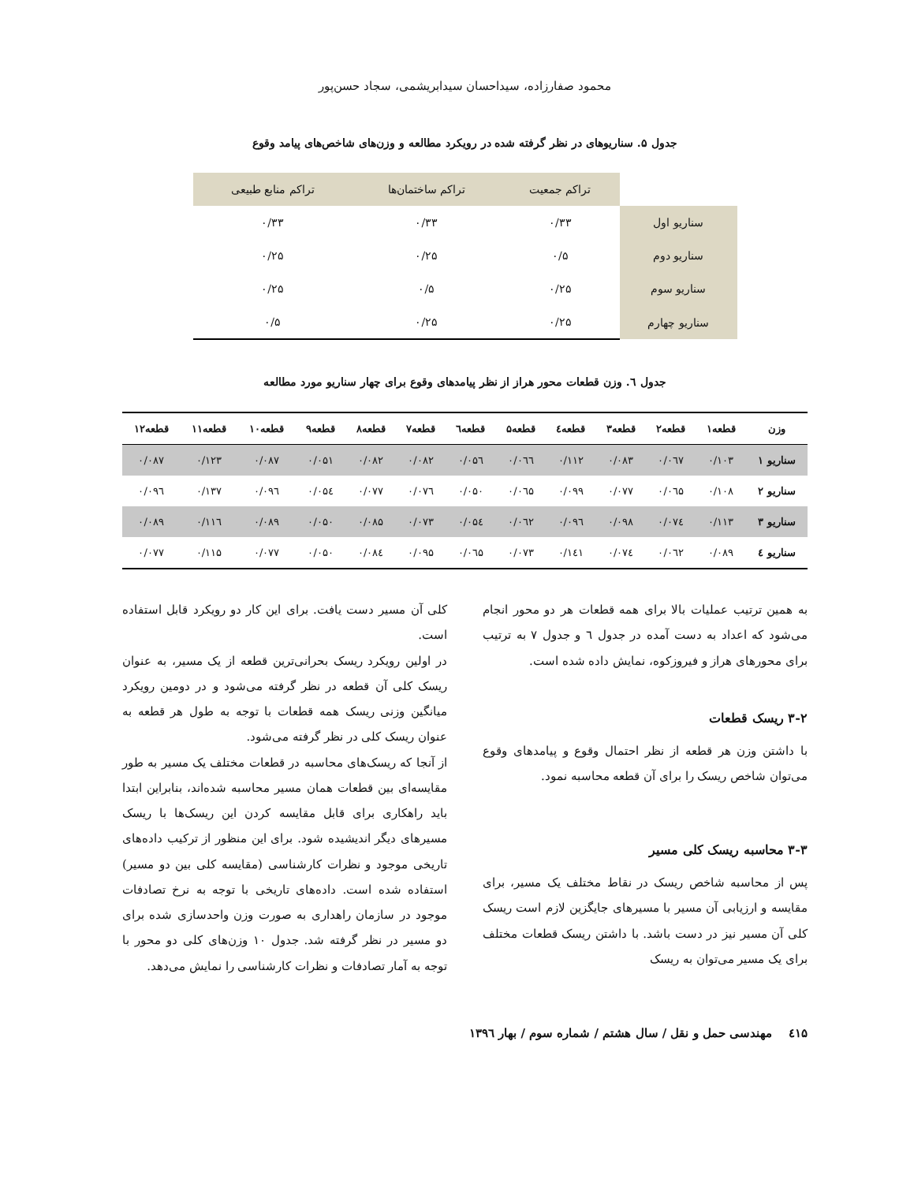محمود صفارزاده، سیداحسان سیدابریشمی، سجاد حسن‌پور
جدول ۵. سناریوهای در نظر گرفته شده در رویکرد مطالعه و وزن‌های شاخص‌های پیامد وقوع
| | تراکم جمعیت | تراکم ساختمان‌ها | تراکم منابع طبیعی |
| سناریو اول | ۰/۳۳ | ۰/۳۳ | ۰/۳۳ |
| سناریو دوم | ۰/۵ | ۰/۲۵ | ۰/۲۵ |
| سناریو سوم | ۰/۲۵ | ۰/۵ | ۰/۲۵ |
| سناریو چهارم | ۰/۲۵ | ۰/۲۵ | ۰/۵ |
جدول ٦. وزن قطعات محور هراز از نظر پیامدهای وقوع برای چهار سناریو مورد مطالعه
| وزن | قطعه۱ | قطعه۲ | قطعه۳ | قطعه٤ | قطعه۵ | قطعه٦ | قطعه۷ | قطعه۸ | قطعه۹ | قطعه۱۰ | قطعه۱۱ | قطعه۱۲ |
| --- | --- | --- | --- | --- | --- | --- | --- | --- | --- | --- | --- | --- |
| سناریو ۱ | ۰/۱۰۳ | ۰/۰٦۷ | ۰/۰۸۳ | ۰/۱۱۲ | ۰/۰٦٦ | ۰/۰۵٦ | ۰/۰۸۲ | ۰/۰۸۲ | ۰/۰۵۱ | ۰/۰۸۷ | ۰/۱۲۳ | ۰/۰۸۷ |
| سناریو ۲ | ۰/۱۰۸ | ۰/۰٦۵ | ۰/۰۷۷ | ۰/۰۹۹ | ۰/۰٦۵ | ۰/۰۵۰ | ۰/۰۷٦ | ۰/۰۷۷ | ۰/۰۵٤ | ۰/۰۹٦ | ۰/۱۳۷ | ۰/۰۹٦ |
| سناریو ۳ | ۰/۱۱۳ | ۰/۰۷٤ | ۰/۰۹۸ | ۰/۰۹٦ | ۰/۰٦۲ | ۰/۰۵٤ | ۰/۰۷۳ | ۰/۰۸۵ | ۰/۰۵۰ | ۰/۰۸۹ | ۰/۱۱٦ | ۰/۰۸۹ |
| سناریو ٤ | ۰/۰۸۹ | ۰/۰٦۲ | ۰/۰۷٤ | ۰/۱٤۱ | ۰/۰۷۳ | ۰/۰٦۵ | ۰/۰۹۵ | ۰/۰۸٤ | ۰/۰۵۰ | ۰/۰۷۷ | ۰/۱۱۵ | ۰/۰۷۷ |
به همین ترتیب عملیات بالا برای همه قطعات هر دو محور انجام می‌شود که اعداد به دست آمده در جدول ٦ و جدول ۷ به ترتیب برای محورهای هراز و فیروزکوه، نمایش داده شده است.
۳-۲ ریسک قطعات
با داشتن وزن هر قطعه از نظر احتمال وقوع و پیامدهای وقوع می‌توان شاخص ریسک را برای آن قطعه محاسبه نمود.
۳-۳ محاسبه ریسک کلی مسیر
پس از محاسبه شاخص ریسک در نقاط مختلف یک مسیر، برای مقایسه و ارزیابی آن مسیر با مسیرهای جایگزین لازم است ریسک کلی آن مسیر نیز در دست باشد. با داشتن ریسک قطعات مختلف برای یک مسیر می‌توان به ریسک
کلی آن مسیر دست یافت. برای این کار دو رویکرد قابل استفاده است.
در اولین رویکرد ریسک بحرانی‌ترین قطعه از یک مسیر، به عنوان ریسک کلی آن قطعه در نظر گرفته می‌شود و در دومین رویکرد میانگین وزنی ریسک همه قطعات با توجه به طول هر قطعه به عنوان ریسک کلی در نظر گرفته می‌شود.
از آنجا که ریسک‌های محاسبه در قطعات مختلف یک مسیر به طور مقایسه‌ای بین قطعات همان مسیر محاسبه شده‌اند، بنابراین ابتدا باید راهکاری برای قابل مقایسه کردن این ریسک‌ها با ریسک مسیرهای دیگر اندیشیده شود. برای این منظور از ترکیب داده‌های تاریخی موجود و نظرات کارشناسی (مقایسه کلی بین دو مسیر) استفاده شده است. داده‌های تاریخی با توجه به نرخ تصادفات موجود در سازمان راهداری به صورت وزن واحدسازی شده برای دو مسیر در نظر گرفته شد. جدول ۱۰ وزن‌های کلی دو محور با توجه به آمار تصادفات و نظرات کارشناسی را نمایش می‌دهد.
٤۱۵ مهندسی حمل و نقل / سال هشتم / شماره سوم / بهار ۱۳۹٦